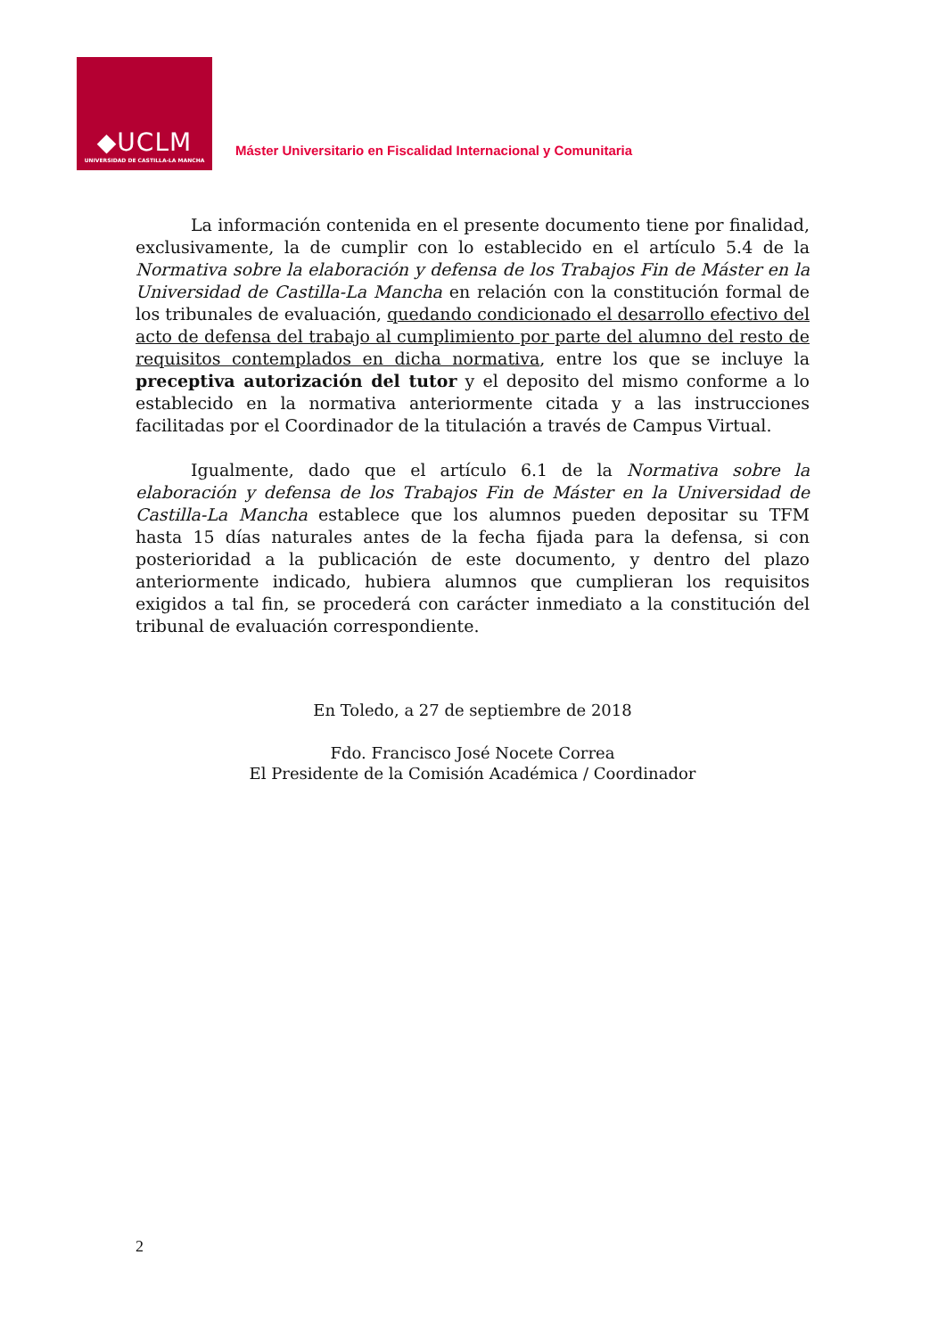◆UCLM
UNIVERSIDAD DE CASTILLA-LA MANCHA
Máster Universitario en Fiscalidad Internacional y Comunitaria
La información contenida en el presente documento tiene por finalidad, exclusivamente, la de cumplir con lo establecido en el artículo 5.4 de la Normativa sobre la elaboración y defensa de los Trabajos Fin de Máster en la Universidad de Castilla-La Mancha en relación con la constitución formal de los tribunales de evaluación, quedando condicionado el desarrollo efectivo del acto de defensa del trabajo al cumplimiento por parte del alumno del resto de requisitos contemplados en dicha normativa, entre los que se incluye la preceptiva autorización del tutor y el deposito del mismo conforme a lo establecido en la normativa anteriormente citada y a las instrucciones facilitadas por el Coordinador de la titulación a través de Campus Virtual.
Igualmente, dado que el artículo 6.1 de la Normativa sobre la elaboración y defensa de los Trabajos Fin de Máster en la Universidad de Castilla-La Mancha establece que los alumnos pueden depositar su TFM hasta 15 días naturales antes de la fecha fijada para la defensa, si con posterioridad a la publicación de este documento, y dentro del plazo anteriormente indicado, hubiera alumnos que cumplieran los requisitos exigidos a tal fin, se procederá con carácter inmediato a la constitución del tribunal de evaluación correspondiente.
En Toledo, a 27 de septiembre de 2018
Fdo. Francisco José Nocete Correa
El Presidente de la Comisión Académica / Coordinador
2